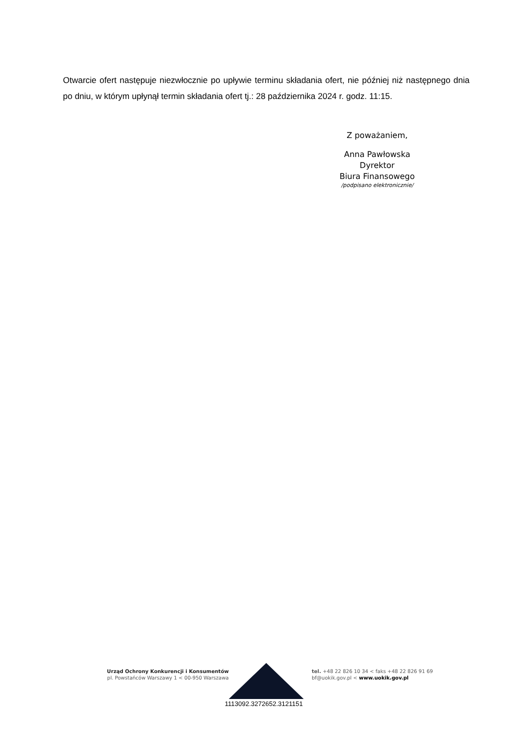Otwarcie ofert następuje niezwłocznie po upływie terminu składania ofert, nie później niż następnego dnia po dniu, w którym upłynął termin składania ofert tj.: 28 października 2024 r. godz. 11:15.
Z poważaniem,
Anna Pawłowska
Dyrektor
Biura Finansowego
/podpisano elektronicznie/
Urząd Ochrony Konkurencji i Konsumentów
pl. Powstańców Warszawy 1 < 00-950 Warszawa
tel. +48 22 826 10 34 < faks +48 22 826 91 69
bf@uokik.gov.pl < www.uokik.gov.pl
1113092.3272652.3121151